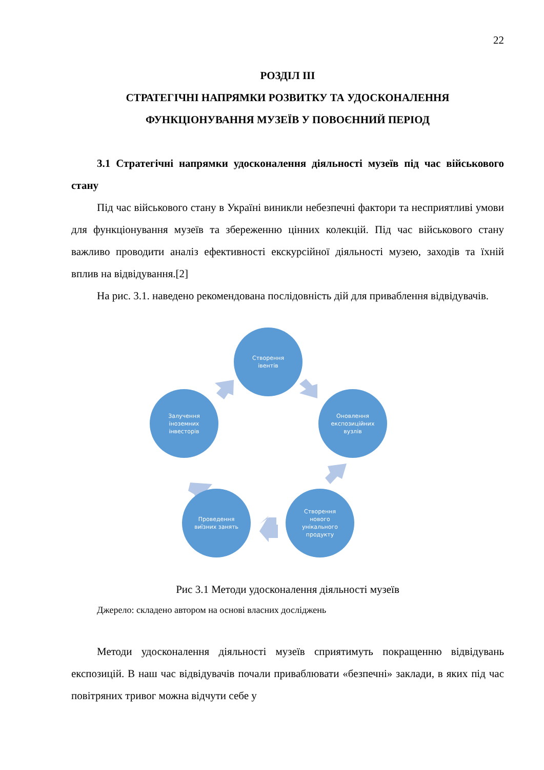22
РОЗДІЛ ІІІ
СТРАТЕГІЧНІ НАПРЯМКИ РОЗВИТКУ ТА УДОСКОНАЛЕННЯ ФУНКЦІОНУВАННЯ МУЗЕЇВ У ПОВОЄННИЙ ПЕРІОД
3.1 Стратегічні напрямки удосконалення діяльності музеїв під час військового стану
Під час військового стану в Україні виникли небезпечні фактори та несприятливі умови для функціонування музеїв та збереженню цінних колекцій. Під час військового стану важливо проводити аналіз ефективності екскурсійної діяльності музею, заходів та їхній вплив на відвідування.[2]
На рис. 3.1. наведено рекомендована послідовність дій для приваблення відвідувачів.
Створення
івентів
Оновлення
експозиційних
вузлів
Залучення
іноземних
інвесторів
Створення
нового
унікального
продукту
Проведення
виїзних занять
Рис 3.1 Методи удосконалення діяльності музеїв
Джерело: складено автором на основі власних досліджень
Методи удосконалення діяльності музеїв сприятимуть покращенню відвідувань експозицій. В наш час відвідувачів почали приваблювати «безпечні» заклади, в яких під час повітряних тривог можна відчути себе у